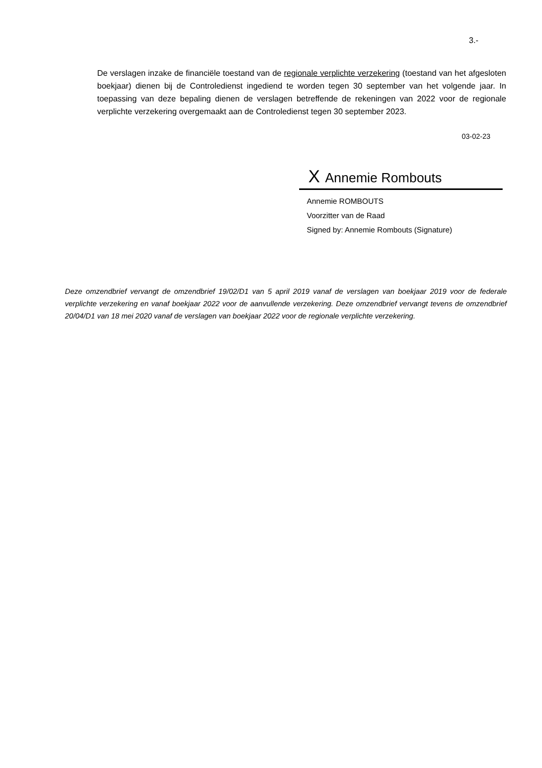3.-
De verslagen inzake de financiële toestand van de regionale verplichte verzekering (toestand van het afgesloten boekjaar) dienen bij de Controledienst ingediend te worden tegen 30 september van het volgende jaar. In toepassing van deze bepaling dienen de verslagen betreffende de rekeningen van 2022 voor de regionale verplichte verzekering overgemaakt aan de Controledienst tegen 30 september 2023.
03-02-23
X Annemie Rombouts
Annemie ROMBOUTS
Voorzitter van de Raad
Signed by: Annemie Rombouts (Signature)
Deze omzendbrief vervangt de omzendbrief 19/02/D1 van 5 april 2019 vanaf de verslagen van boekjaar 2019 voor de federale verplichte verzekering en vanaf boekjaar 2022 voor de aanvullende verzekering. Deze omzendbrief vervangt tevens de omzendbrief 20/04/D1 van 18 mei 2020 vanaf de verslagen van boekjaar 2022 voor de regionale verplichte verzekering.